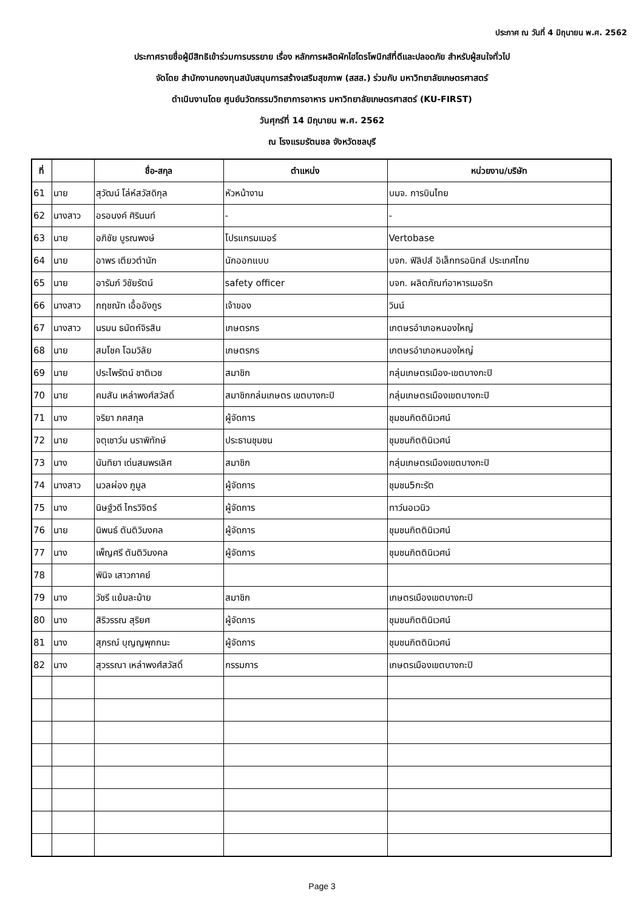ประกาศ ณ วันที่ 4 มิถุนายน พ.ศ. 2562
ประกาศรายชื่อผู้มีสิทธิเข้าร่วมการบรรยาย เรื่อง หลักการผลิตผักไฮโดรโพนิกส์ที่ดีและปลอดภัย สำหรับผู้สนใจทั่วไป
จัดโดย สำนักงานกองทุนสนับสนุนการสร้างเสริมสุขภาพ (สสส.) ร่วมกับ มหาวิทยาลัยเกษตรศาสตร์
ดำเนินงานโดย ศูนย์นวัตกรรมวิทยาการอาหาร มหาวิทยาลัยเกษตรศาสตร์ (KU-FIRST)
วันศุกร์ที่ 14 มิถุนายน พ.ศ. 2562
ณ โรงแรมรัตนชล จังหวัดชลบุรี
| ที่ | | ชื่อ-สกุล | ตำแหน่ง | หน่วยงาน/บริษัท |
| --- | --- | --- | --- | --- |
| 61 | นาย | สุวัฒน์ โล่ห์สวัสดิกุล | หัวหน้างาน | บมจ. การบินไทย |
| 62 | นางสาว | อรอนงค์ ศิรินนท์ | - | - |
| 63 | นาย | อภิชัย บูรณพงษ์ | โปรแกรมเมอร์ | Vertobase |
| 64 | นาย | อาพร เตียวตำนัก | นักออกแบบ | บจก. ฟิลิปส์ อิเล็กทรอนิกส์ ประเทศไทย |
| 65 | นาย | อารัมภ์ วิชัยรัตน์ | safety officer | บจก. ผลิตภัณฑ์อาหารเมอริท |
| 66 | นางสาว | กฤชณัท เอื้ออังกูร | เจ้าของ | วินน์ |
| 67 | นางสาว | นรมน ธนัตถ์จิรสิน | เกษตรกร | เกตษรอำเภอหนองใหญ่ |
| 68 | นาย | สมโชค โฉมวิลัย | เกษตรกร | เกตษรอำเภอหนองใหญ่ |
| 69 | นาย | ประไพรัตน์ ชาติเวช | สมาชิก | กลุ่มเกษตรเมือง-เขตบางกะปิ |
| 70 | นาย | คมสัน เหล่าพงศ์สวัสดิ์ | สมาชิกกล่มเกษตร เขตบางกะปิ | กลุ่มเกษตรเมืองเขตบางกะปิ |
| 71 | นาง | จริยา ภคสกุล | ผู้จัดการ | ชุมชนกิตตินิเวศน์ |
| 72 | นาย | จตุเชาว์น นราพิทักษ์ | ประธานชุมชน | ชุมชนกิตตินิเวศน์ |
| 73 | นาง | นันทิยา เด่นสมพรเลิศ | สมาชิก | กลุ่มเกษตรเมืองเขตบางกะปิ |
| 74 | นางสาว | นวลผ่อง ภูมูล | ผู้จัดการ | ชุมชน5กะรัต |
| 75 | นาง | นิษฐ์วดี ไกรวิจิตร์ | ผู้จัดการ | ทาว์นอเวนิว |
| 76 | นาย | นิพนธ์ ตันติวิมงคล | ผู้จัดการ | ชุมชนกิตตินิเวศน์ |
| 77 | นาง | เพ็ญศรี ตันติวิมงคล | ผู้จัดการ | ชุมชนกิตตินิเวศน์ |
| 78 | | พินิจ เสาวภาคย์ | | |
| 79 | นาง | วัชรี แย้มละม้าย | สมาชิก | เกษตรเมืองเขตบางกะปิ |
| 80 | นาง | สิริวรรณ สุริยศ | ผู้จัดการ | ชุมชนกิตตินิเวศน์ |
| 81 | นาง | สุภรณ์ บุญญพุกกนะ | ผู้จัดการ | ชุมชนกิตตินิเวศน์ |
| 82 | นาง | สุวรรณา เหล่าพงศ์สวัสดิ์ | กรรมการ | เกษตรเมืองเขตบางกะปิ |
Page 3